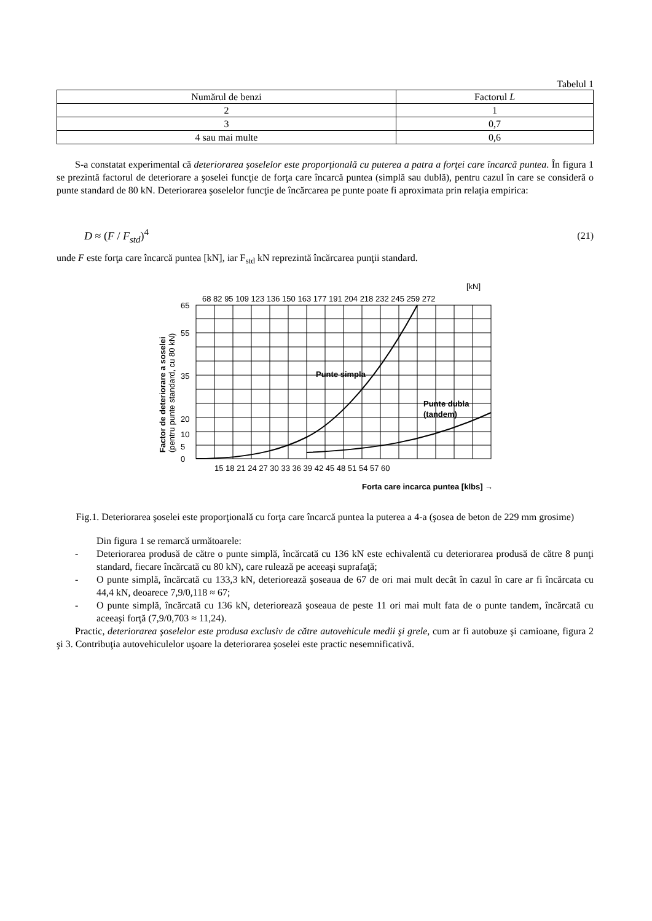Tabelul 1
| Numărul de benzi | Factorul L |
| 2 | 1 |
| 3 | 0,7 |
| 4 sau mai multe | 0,6 |
S-a constatat experimental că deteriorarea şoselelor este proporţională cu puterea a patra a forţei care încarcă puntea. În figura 1 se prezintă factorul de deteriorare a şoselei funcţie de forţa care încarcă puntea (simplă sau dublă), pentru cazul în care se consideră o punte standard de 80 kN. Deteriorarea şoselelor funcţie de încărcarea pe punte poate fi aproximata prin relaţia empirica:
D ≈ (F / F<sub>std</sub>)<sup>4</sup> (21)
unde F este forţa care încarcă puntea [kN], iar F<sub>std</sub> kN reprezintă încărcarea punţii standard.
[kN]
68 82 95 109 123 136 150 163 177 191 204 218 232 245 259 272
Punte simpla
Punte dubla
(tandem)
0
5
10
20
35
55
65
15 18 21 24 27 30 33 36 39 42 45 48 51 54 57 60
Forta care incarca puntea [klbs] →
Factor de deteriorare a soselei
(pentru punte standard, cu 80 kN)
Fig.1. Deteriorarea şoselei este proporţională cu forţa care încarcă puntea la puterea a 4-a (şosea de beton de 229 mm grosime)
Din figura 1 se remarcă următoarele:
- Deteriorarea produsă de către o punte simplă, încărcată cu 136 kN este echivalentă cu deteriorarea produsă de către 8 punţi standard, fiecare încărcată cu 80 kN), care rulează pe aceeaşi suprafaţă;
- O punte simplă, încărcată cu 133,3 kN, deteriorează şoseaua de 67 de ori mai mult decât în cazul în care ar fi încărcata cu 44,4 kN, deoarece 7,9/0,118 ≈ 67;
- O punte simplă, încărcată cu 136 kN, deteriorează şoseaua de peste 11 ori mai mult fata de o punte tandem, încărcată cu aceeaşi forţă (7,9/0,703 ≈ 11,24).
Practic, deteriorarea şoselelor este produsa exclusiv de către autovehicule medii şi grele, cum ar fi autobuze şi camioane, figura 2 şi 3. Contribuţia autovehiculelor uşoare la deteriorarea şoselei este practic nesemnificativă.